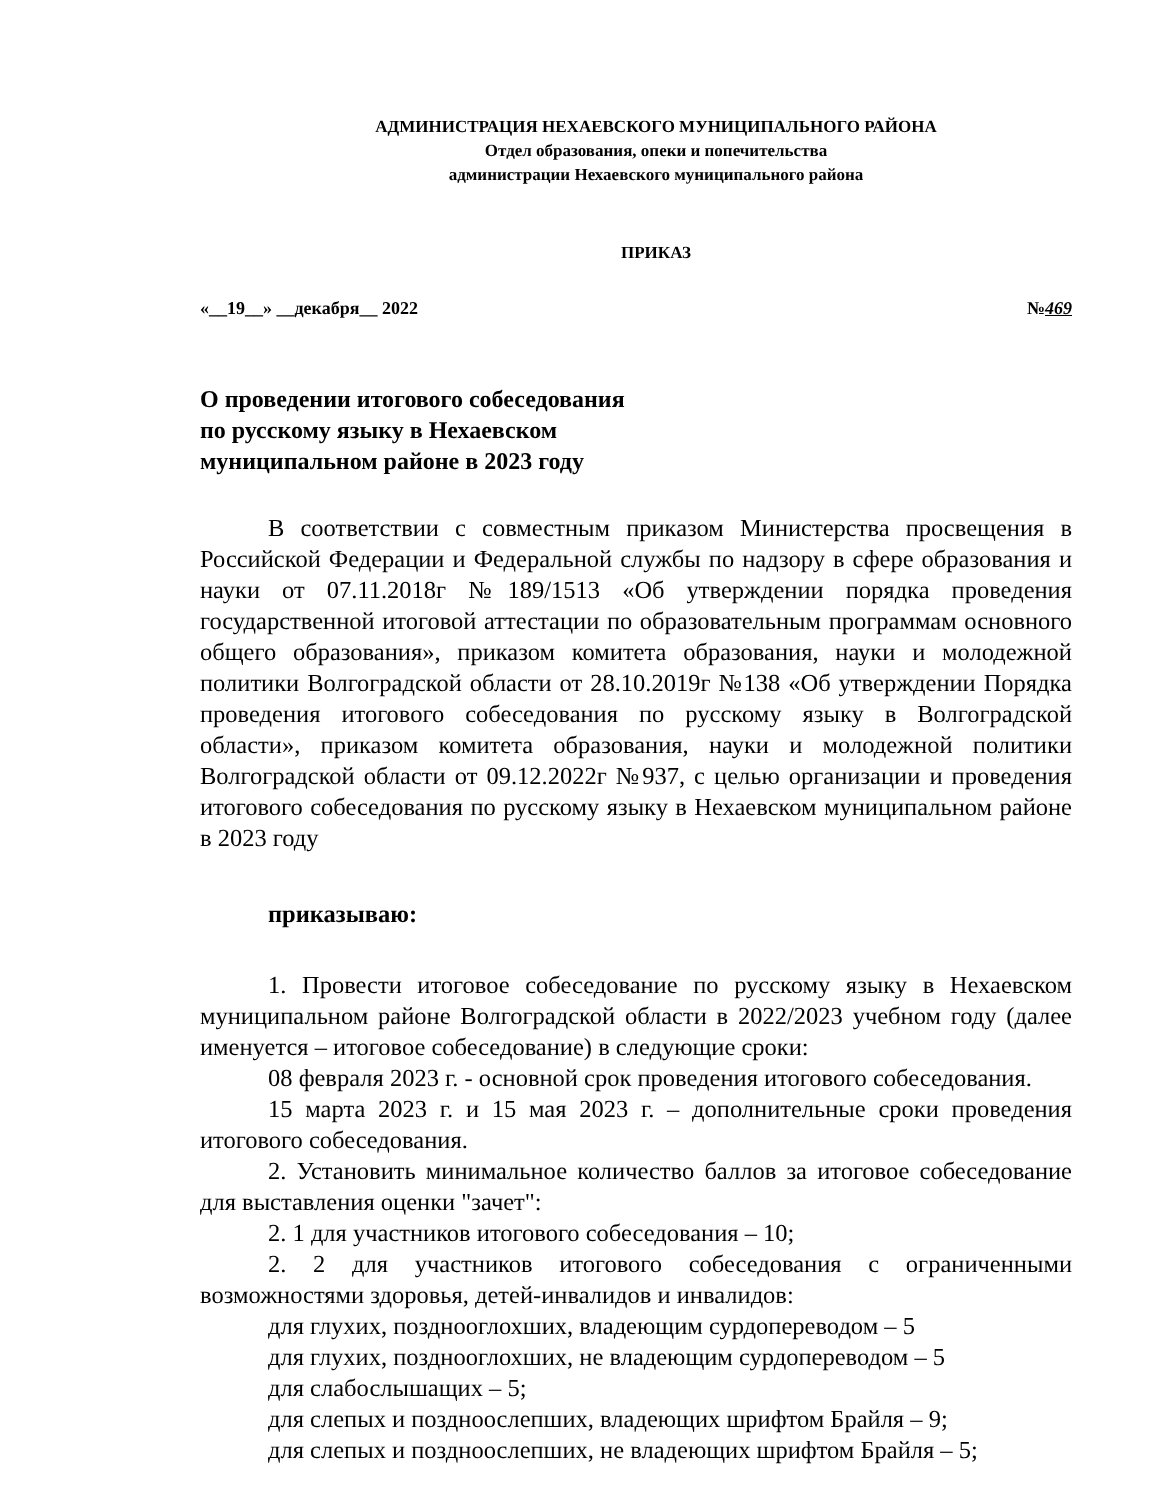АДМИНИСТРАЦИЯ НЕХАЕВСКОГО МУНИЦИПАЛЬНОГО РАЙОНА
Отдел образования, опеки и попечительства
администрации Нехаевского муниципального района
ПРИКАЗ
«__19__» __декабря__ 2022 №469
О проведении итогового собеседования
по русскому языку в Нехаевском
муниципальном районе в 2023 году
В соответствии с совместным приказом Министерства просвещения в Российской Федерации и Федеральной службы по надзору в сфере образования и науки от 07.11.2018г №189/1513 «Об утверждении порядка проведения государственной итоговой аттестации по образовательным программам основного общего образования», приказом комитета образования, науки и молодежной политики Волгоградской области от 28.10.2019г №138 «Об утверждении Порядка проведения итогового собеседования по русскому языку в Волгоградской области», приказом комитета образования, науки и молодежной политики Волгоградской области от 09.12.2022г №937, с целью организации и проведения итогового собеседования по русскому языку в Нехаевском муниципальном районе в 2023 году
приказываю:
1. Провести итоговое собеседование по русскому языку в Нехаевском муниципальном районе Волгоградской области в 2022/2023 учебном году (далее именуется – итоговое собеседование) в следующие сроки:
08 февраля 2023 г. - основной срок проведения итогового собеседования.
15 марта 2023 г. и 15 мая 2023 г. – дополнительные сроки проведения итогового собеседования.
2. Установить минимальное количество баллов за итоговое собеседование для выставления оценки "зачет":
2. 1 для участников итогового собеседования – 10;
2. 2 для участников итогового собеседования с ограниченными возможностями здоровья, детей-инвалидов и инвалидов:
для глухих, позднооглохших, владеющим сурдопереводом – 5
для глухих, позднооглохших, не владеющим сурдопереводом – 5
для слабослышащих – 5;
для слепых и поздноослепших, владеющих шрифтом Брайля – 9;
для слепых и поздноослепших, не владеющих шрифтом Брайля – 5;